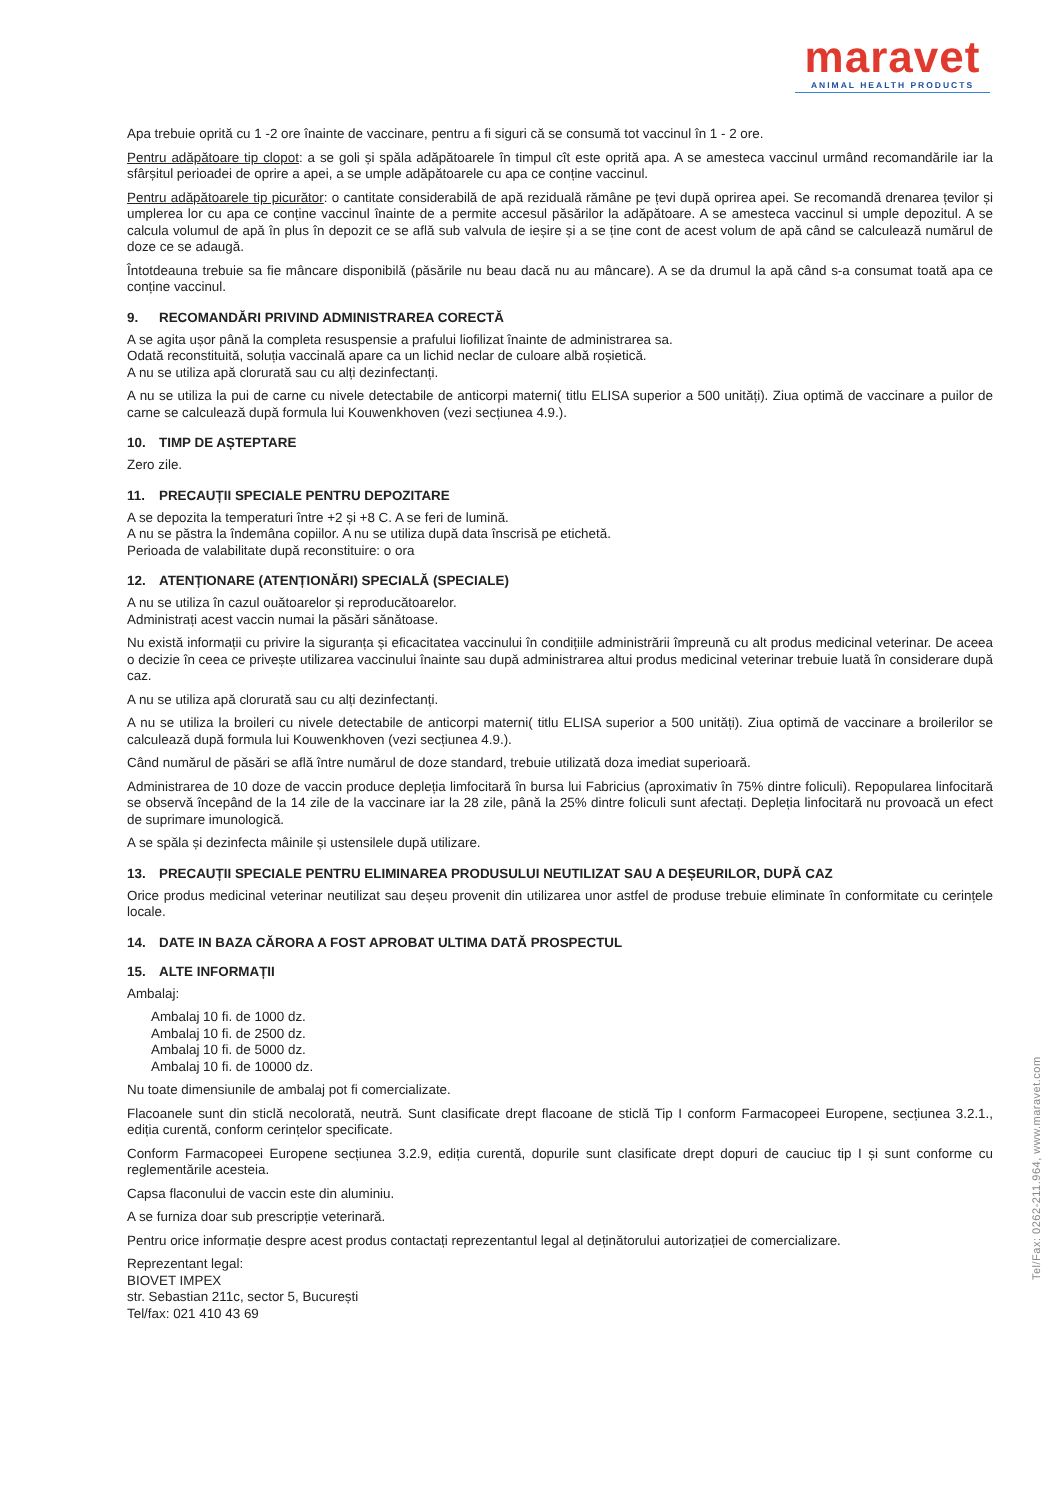maravet
ANIMAL HEALTH PRODUCTS
Apa trebuie oprită cu 1 -2 ore înainte de vaccinare, pentru a fi siguri că se consumă tot vaccinul în 1 - 2 ore.
Pentru adăpătoare tip clopot: a se goli și spăla adăpătoarele în timpul cît este oprită apa. A se amesteca vaccinul urmând recomandările iar la sfârșitul perioadei de oprire a apei, a se umple adăpătoarele cu apa ce conține vaccinul.
Pentru adăpătoarele tip picurător: o cantitate considerabilă de apă reziduală rămâne pe țevi după oprirea apei. Se recomandă drenarea țevilor și umplerea lor cu apa ce conține vaccinul înainte de a permite accesul păsărilor la adăpătoare. A se amesteca vaccinul si umple depozitul. A se calcula volumul de apă în plus în depozit ce se află sub valvula de ieșire și a se ține cont de acest volum de apă când se calculează numărul de doze ce se adaugă.
Întotdeauna trebuie sa fie mâncare disponibilă (păsările nu beau dacă nu au mâncare). A se da drumul la apă când s-a consumat toată apa ce conține vaccinul.
9. RECOMANDĂRI PRIVIND ADMINISTRAREA CORECTĂ
A se agita ușor până la completa resuspensie a prafului liofilizat înainte de administrarea sa.
Odată reconstituită, soluția vaccinală apare ca un lichid neclar de culoare albă roșietică.
A nu se utiliza apă clorurată sau cu alți dezinfectanți.
A nu se utiliza la pui de carne cu nivele detectabile de anticorpi materni( titlu ELISA superior a 500 unități). Ziua optimă de vaccinare a puilor de carne se calculează după formula lui Kouwenkhoven (vezi secțiunea 4.9.).
10. TIMP DE AȘTEPTARE
Zero zile.
11. PRECAUȚII SPECIALE PENTRU DEPOZITARE
A se depozita la temperaturi între +2 și +8 C. A se feri de lumină.
A nu se păstra la îndemâna copiilor. A nu se utiliza după data înscrisă pe etichetă.
Perioada de valabilitate după reconstituire: o ora
12. ATENȚIONARE (ATENȚIONĂRI) SPECIALĂ (SPECIALE)
A nu se utiliza în cazul ouătoarelor și reproducătoarelor.
Administrați acest vaccin numai la păsări sănătoase.
Nu există informații cu privire la siguranța și eficacitatea vaccinului în condițiile administrării împreună cu alt produs medicinal veterinar. De aceea o decizie în ceea ce privește utilizarea vaccinului înainte sau după administrarea altui produs medicinal veterinar trebuie luată în considerare după caz.
A nu se utiliza apă clorurată sau cu alți dezinfectanți.
A nu se utiliza la broileri cu nivele detectabile de anticorpi materni( titlu ELISA superior a 500 unități). Ziua optimă de vaccinare a broilerilor se calculează după formula lui Kouwenkhoven (vezi secțiunea 4.9.).
Când numărul de păsări se află între numărul de doze standard, trebuie utilizată doza imediat superioară.
Administrarea de 10 doze de vaccin produce depleția limfocitară în bursa lui Fabricius (aproximativ în 75% dintre foliculi). Repopularea linfocitară se observă începând de la 14 zile de la vaccinare iar la 28 zile, până la 25% dintre foliculi sunt afectați. Depleția linfocitară nu provoacă un efect de suprimare imunologică.
A se spăla și dezinfecta mâinile și ustensilele după utilizare.
13. PRECAUȚII SPECIALE PENTRU ELIMINAREA PRODUSULUI NEUTILIZAT SAU A DEȘEURILOR, DUPĂ CAZ
Orice produs medicinal veterinar neutilizat sau deșeu provenit din utilizarea unor astfel de produse trebuie eliminate în conformitate cu cerințele locale.
14. DATE IN BAZA CĂRORA A FOST APROBAT ULTIMA DATĂ PROSPECTUL
15. ALTE INFORMAȚII
Ambalaj:
Ambalaj 10 fi. de 1000 dz.
Ambalaj 10 fi. de 2500 dz.
Ambalaj 10 fi. de 5000 dz.
Ambalaj 10 fi. de 10000 dz.
Nu toate dimensiunile de ambalaj pot fi comercializate.
Flacoanele sunt din sticlă necolorată, neutră. Sunt clasificate drept flacoane de sticlă Tip I conform Farmacopeei Europene, secțiunea 3.2.1., ediția curentă, conform cerințelor specificate.
Conform Farmacopeei Europene secțiunea 3.2.9, ediția curentă, dopurile sunt clasificate drept dopuri de cauciuc tip I și sunt conforme cu reglementările acesteia.
Capsa flaconului de vaccin este din aluminiu.
A se furniza doar sub prescripție veterinară.
Pentru orice informație despre acest produs contactați reprezentantul legal al deținătorului autorizației de comercializare.
Reprezentant legal:
BIOVET IMPEX
str. Sebastian 211c, sector 5, București
Tel/fax: 021 410 43 69
Tel/Fax: 0262-211.964, www.maravet.com